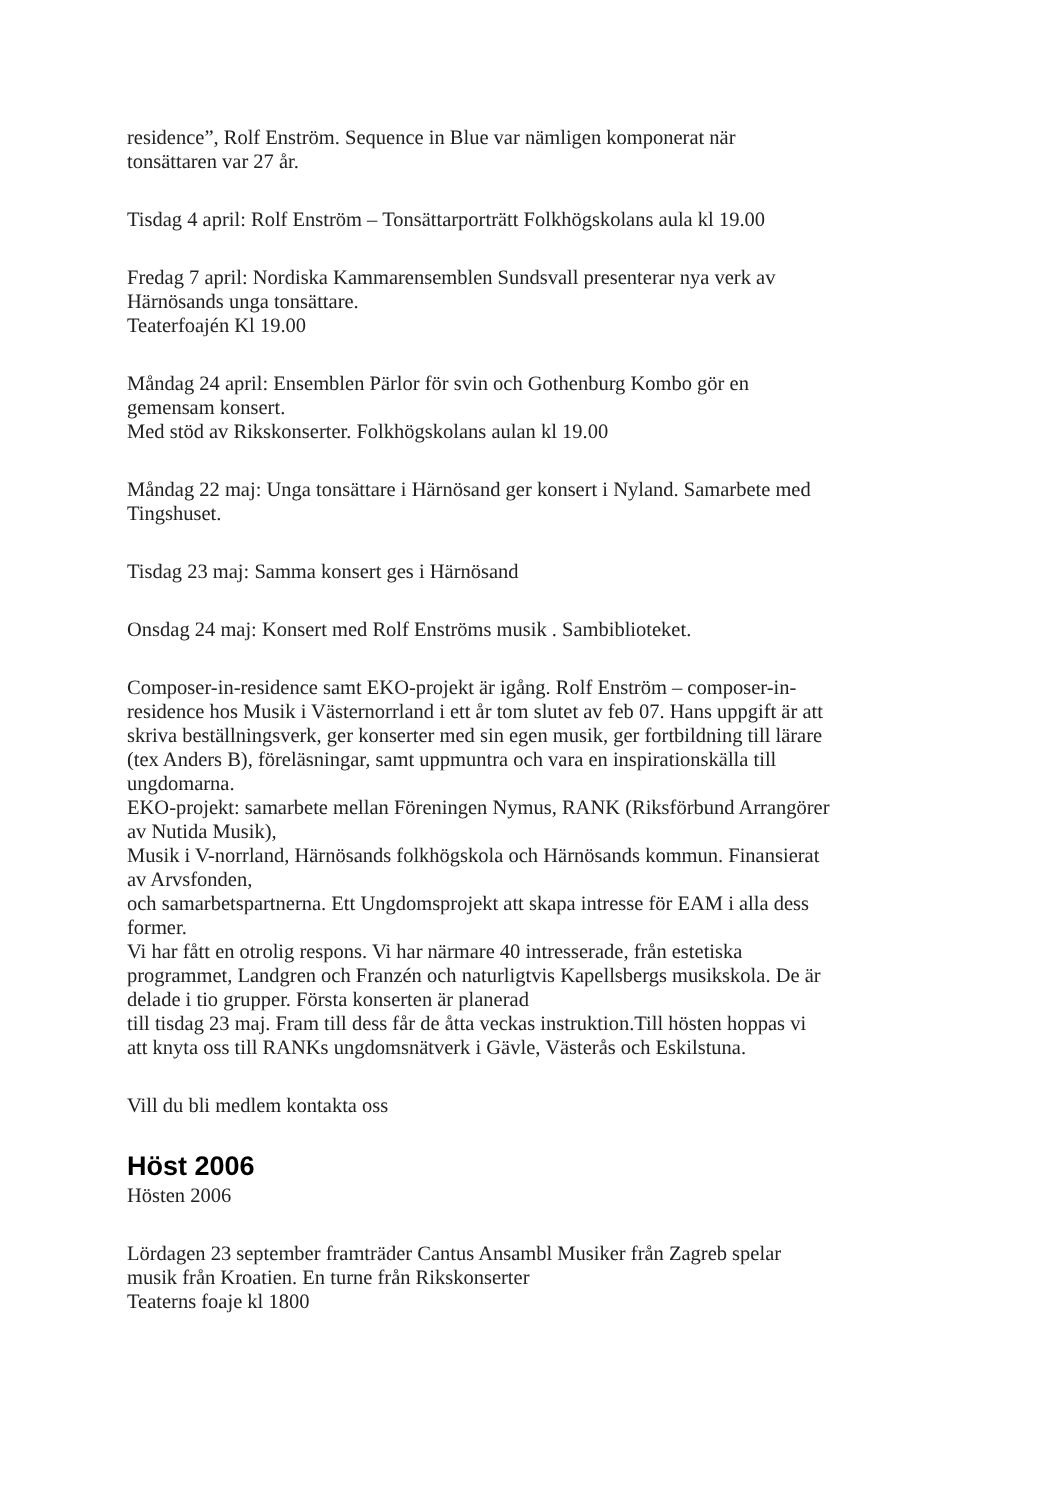residence”, Rolf Enström. Sequence in Blue var nämligen komponerat när
tonsättaren var 27 år.
Tisdag 4 april: Rolf Enström – Tonsättarporträtt Folkhögskolans aula kl 19.00
Fredag 7 april: Nordiska Kammarensemblen Sundsvall presenterar nya verk av
Härnösands unga tonsättare.
Teaterfoajén Kl 19.00
Måndag 24 april: Ensemblen Pärlor för svin och Gothenburg Kombo gör en
gemensam konsert.
Med stöd av Rikskonserter. Folkhögskolans aulan kl 19.00
Måndag 22 maj: Unga tonsättare i Härnösand ger konsert i Nyland. Samarbete med
Tingshuset.
Tisdag 23 maj: Samma konsert ges i Härnösand
Onsdag 24 maj: Konsert med Rolf Enströms musik . Sambiblioteket.
Composer-in-residence samt EKO-projekt är igång. Rolf Enström – composer-in-
residence hos Musik i Västernorrland i ett år tom slutet av feb 07. Hans uppgift är att
skriva beställningsverk, ger konserter med sin egen musik, ger fortbildning till lärare
(tex Anders B), föreläsningar, samt uppmuntra och vara en inspirationskälla till
ungdomarna.
EKO-projekt: samarbete mellan Föreningen Nymus, RANK (Riksförbund Arrangörer
av Nutida Musik),
Musik i V-norrland, Härnösands folkhögskola och Härnösands kommun. Finansierat
av Arvsfonden,
och samarbetspartnerna. Ett Ungdomsprojekt att skapa intresse för EAM i alla dess
former.
Vi har fått en otrolig respons. Vi har närmare 40 intresserade, från estetiska
programmet, Landgren och Franzén och naturligtvis Kapellsbergs musikskola. De är
delade i tio grupper. Första konserten är planerad
till tisdag 23 maj. Fram till dess får de åtta veckas instruktion.Till hösten hoppas vi
att knyta oss till RANKs ungdomsnätverk i Gävle, Västerås och Eskilstuna.
Vill du bli medlem kontakta oss
Höst 2006
Hösten 2006
Lördagen 23 september framträder Cantus Ansambl Musiker från Zagreb spelar
musik från Kroatien. En turne från Rikskonserter
Teaterns foaje kl 1800